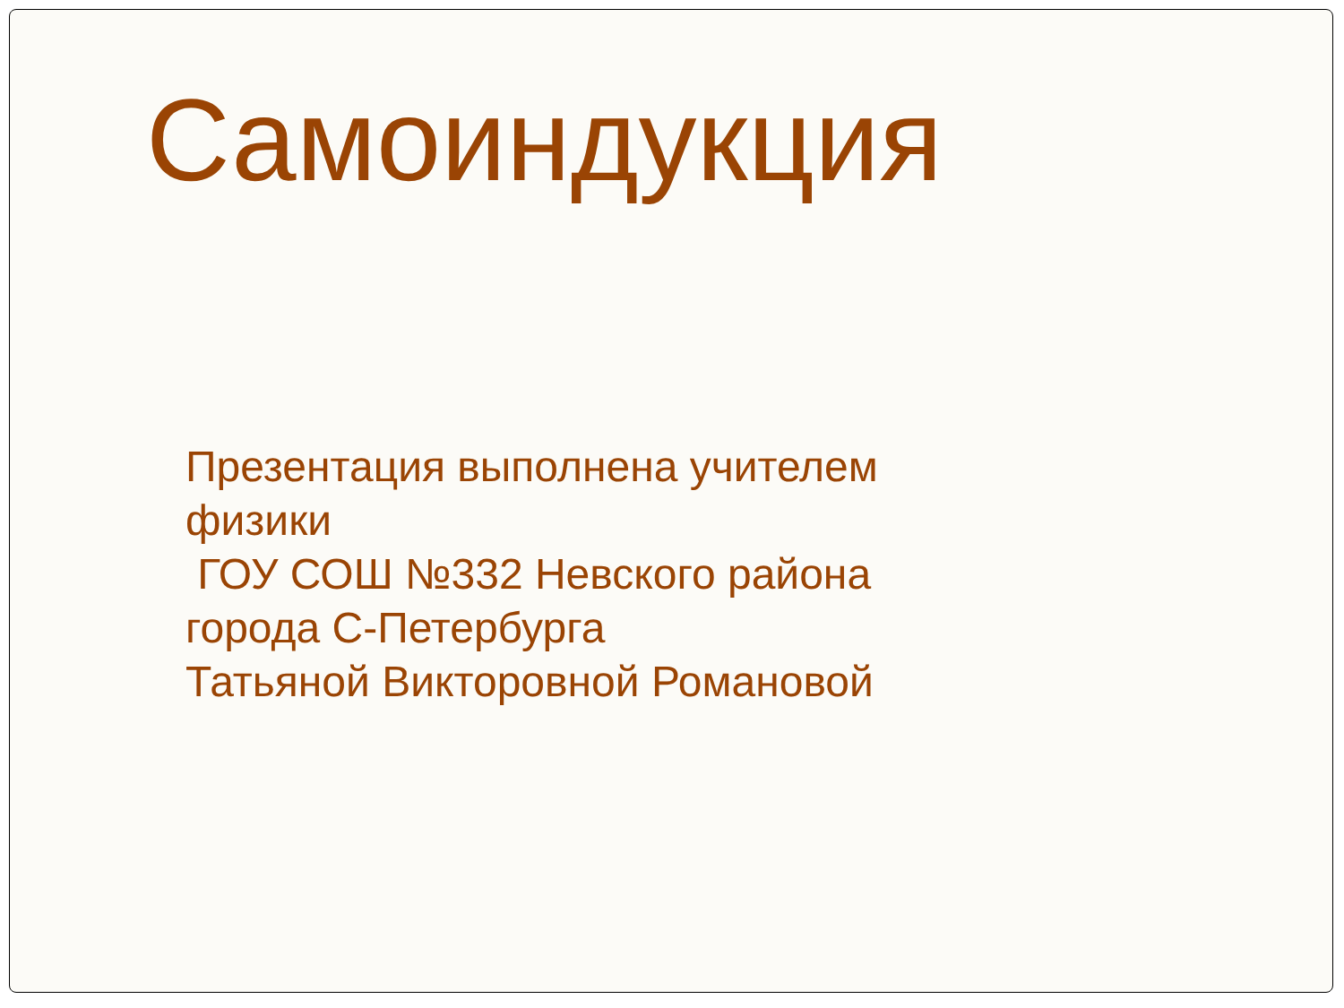Самоиндукция
Презентация выполнена учителем
физики
ГОУ СОШ №332 Невского района
города С-Петербурга
Татьяной Викторовной Романовой